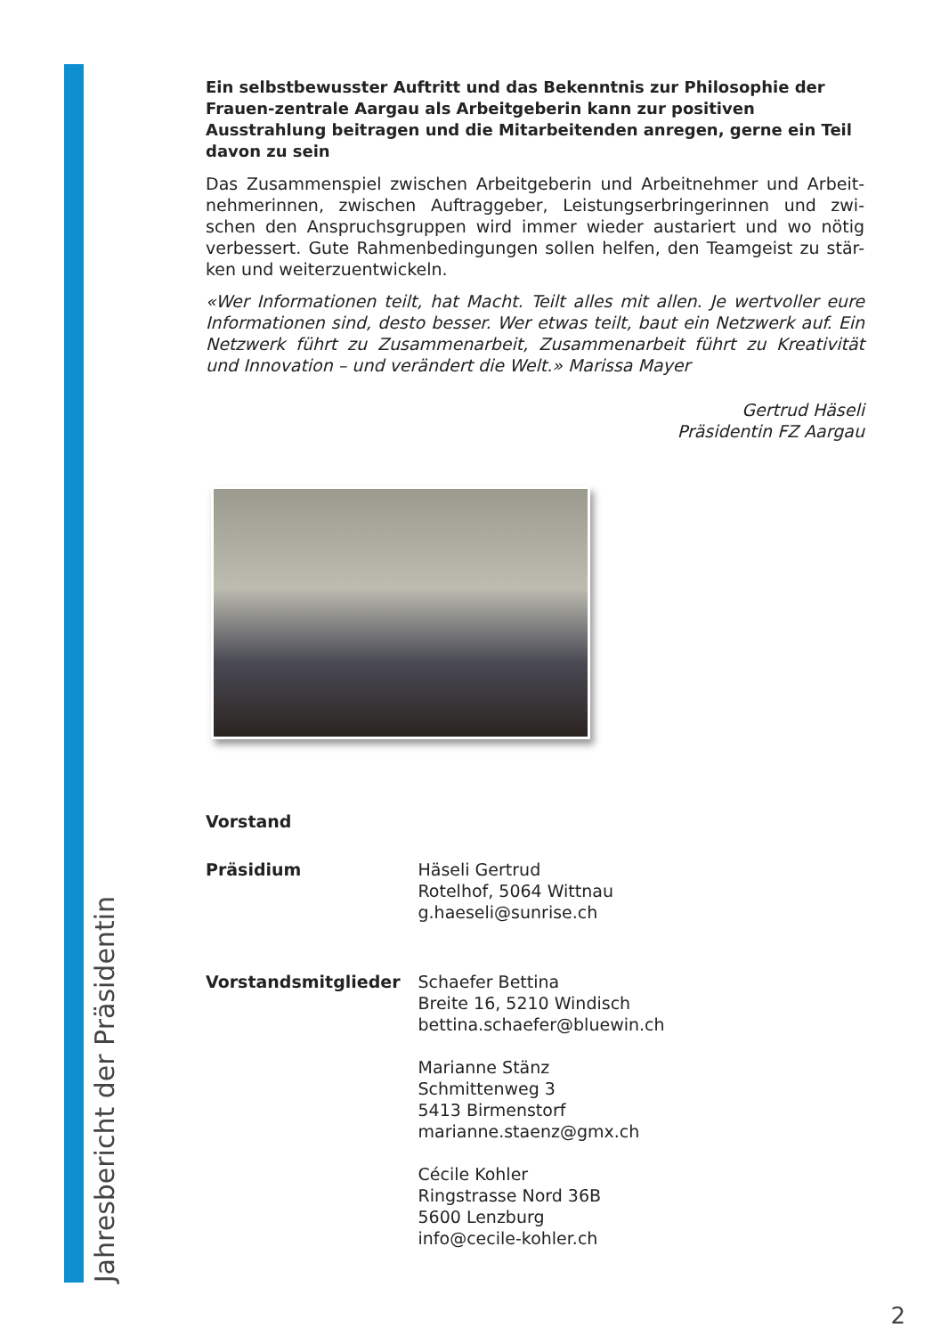Jahresbericht der Präsidentin
Ein selbstbewusster Auftritt und das Bekenntnis zur Philosophie der Frauen-zentrale Aargau als Arbeitgeberin kann zur positiven Ausstrahlung beitragen und die Mitarbeitenden anregen, gerne ein Teil davon zu sein
Das Zusammenspiel zwischen Arbeitgeberin und Arbeitnehmer und Arbeit-nehmerinnen, zwischen Auftraggeber, Leistungserbringerinnen und zwi-schen den Anspruchsgruppen wird immer wieder austariert und wo nötig verbessert. Gute Rahmenbedingungen sollen helfen, den Teamgeist zu stär-ken und weiterzuentwickeln.
«Wer Informationen teilt, hat Macht. Teilt alles mit allen. Je wertvoller eure Informationen sind, desto besser. Wer etwas teilt, baut ein Netzwerk auf. Ein Netzwerk führt zu Zusammenarbeit, Zusammenarbeit führt zu Kreativität und Innovation – und verändert die Welt.» Marissa Mayer
Gertrud Häseli
Präsidentin FZ Aargau
| Vorstand | |
| Präsidium | Häseli Gertrud Rotelhof, 5064 Wittnau g.haeseli@sunrise.ch |
| Vorstandsmitglieder | Schaefer Bettina Breite 16, 5210 Windisch bettina.schaefer@bluewin.ch Marianne Stänz Schmittenweg 3 5413 Birmenstorf marianne.staenz@gmx.ch Cécile Kohler Ringstrasse Nord 36B 5600 Lenzburg info@cecile-kohler.ch |
2